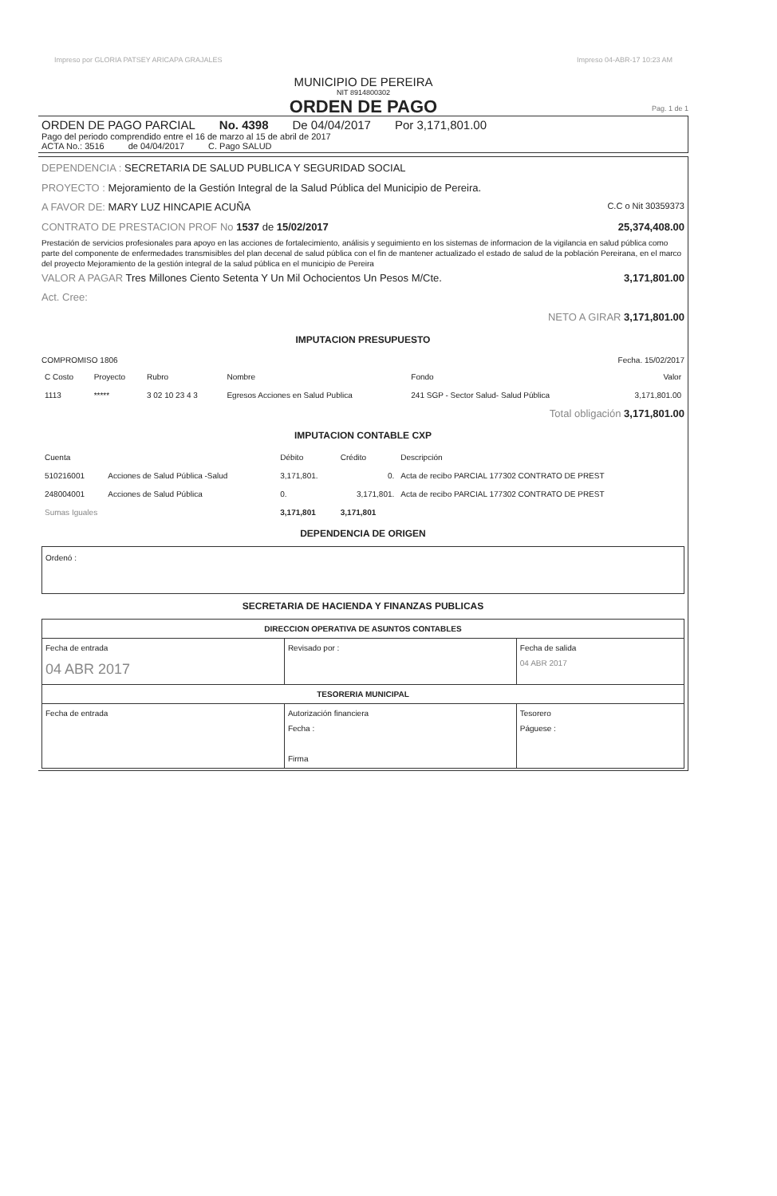Impreso por GLORIA PATSEY ARICAPA GRAJALES Impreso 04-ABR-17 10:23 AM
MUNICIPIO DE PEREIRA
NIT 8914800302
ORDEN DE PAGO
Pag. 1 de 1
ORDEN DE PAGO PARCIAL No. 4398 De 04/04/2017 Por 3,171,801.00
Pago del periodo comprendido entre el 16 de marzo al 15 de abril de 2017
ACTA No.: 3516 de 04/04/2017 C. Pago SALUD
DEPENDENCIA : SECRETARIA DE SALUD PUBLICA Y SEGURIDAD SOCIAL
PROYECTO : Mejoramiento de la Gestión Integral de la Salud Pública del Municipio de Pereira.
A FAVOR DE: MARY LUZ HINCAPIE ACUÑA C.C o Nit 30359373
CONTRATO DE PRESTACION PROF No 1537 de 15/02/2017 25,374,408.00
Prestación de servicios profesionales para apoyo en las acciones de fortalecimiento, análisis y seguimiento en los sistemas de informacion de la vigilancia en salud pública como parte del componente de enfermedades transmisibles del plan decenal de salud pública con el fin de mantener actualizado el estado de salud de la población Pereirana, en el marco del proyecto Mejoramiento de la gestión integral de la salud pública en el municipio de Pereira
VALOR A PAGAR Tres Millones Ciento Setenta Y Un Mil Ochocientos Un Pesos M/Cte. 3,171,801.00
Act. Cree:
NETO A GIRAR 3,171,801.00
IMPUTACION PRESUPUESTO
COMPROMISO 1806 Fecha. 15/02/2017
| C Costo | Proyecto | Rubro | Nombre | Fondo | Valor |
| --- | --- | --- | --- | --- | --- |
| 1113 | ***** | 3 02 10 23 4 3 | Egresos Acciones en Salud Publica | 241 SGP - Sector Salud- Salud Pública | 3,171,801.00 |
Total obligación 3,171,801.00
IMPUTACION CONTABLE CXP
| Cuenta | | Débito | Crédito | Descripción |
| --- | --- | --- | --- | --- |
| 510216001 | Acciones de Salud Pública -Salud | 3,171,801. | 0. | Acta de recibo PARCIAL 177302 CONTRATO DE PREST |
| 248004001 | Acciones de Salud Pública | 0. | 3,171,801. | Acta de recibo PARCIAL 177302 CONTRATO DE PREST |
| Sumas Iguales | | 3,171,801 | 3,171,801 | |
DEPENDENCIA DE ORIGEN
Ordenó :
SECRETARIA DE HACIENDA Y FINANZAS PUBLICAS
| DIRECCION OPERATIVA DE ASUNTOS CONTABLES | | |
| Fecha de entrada 04 ABR 2017 | Revisado por : | Fecha de salida 04 ABR 2017 |
| TESORERIA MUNICIPAL | | |
| Fecha de entrada | Autorización financiera Fecha : Firma | Tesorero Páguese : |